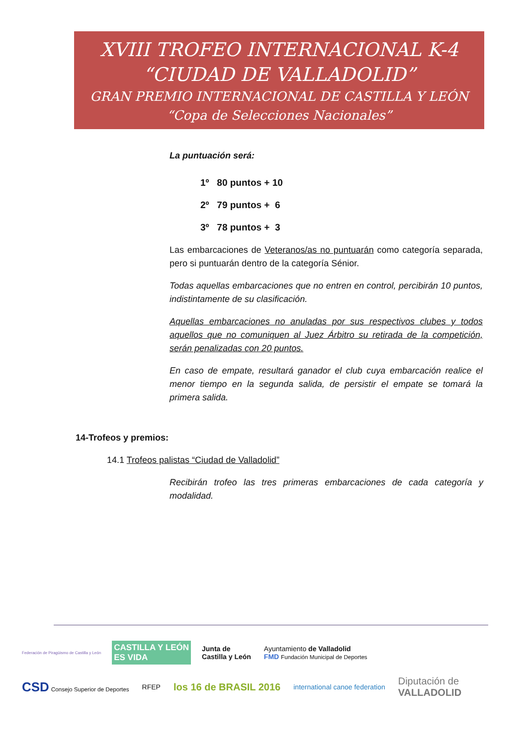XVIII TROFEO INTERNACIONAL K-4
“CIUDAD DE VALLADOLID”
GRAN PREMIO INTERNACIONAL DE CASTILLA Y LEÓN
“Copa de Selecciones Nacionales”
La puntuación será:
1º 80 puntos + 10
2º 79 puntos + 6
3º 78 puntos + 3
Las embarcaciones de Veteranos/as no puntuarán como categoría separada, pero si puntuarán dentro de la categoría Sénior.
Todas aquellas embarcaciones que no entren en control, percibirán 10 puntos, indistintamente de su clasificación.
Aquellas embarcaciones no anuladas por sus respectivos clubes y todos aquellos que no comuniquen al Juez Árbitro su retirada de la competición, serán penalizadas con 20 puntos.
En caso de empate, resultará ganador el club cuya embarcación realice el menor tiempo en la segunda salida, de persistir el empate se tomará la primera salida.
14-Trofeos y premios:
14.1 Trofeos palistas “Ciudad de Valladolid”
Recibirán trofeo las tres primeras embarcaciones de cada categoría y modalidad.
Federación de Piragüismo de Castilla y León CASTILLA Y LEÓN
ES VIDA Junta de
Castilla y León Ayuntamiento de Valladolid
FMD Fundación Municipal de Deportes CSD Consejo Superior de Deportes RFEP los 16 de BRASIL 2016 international canoe federation Diputación de
VALLADOLID